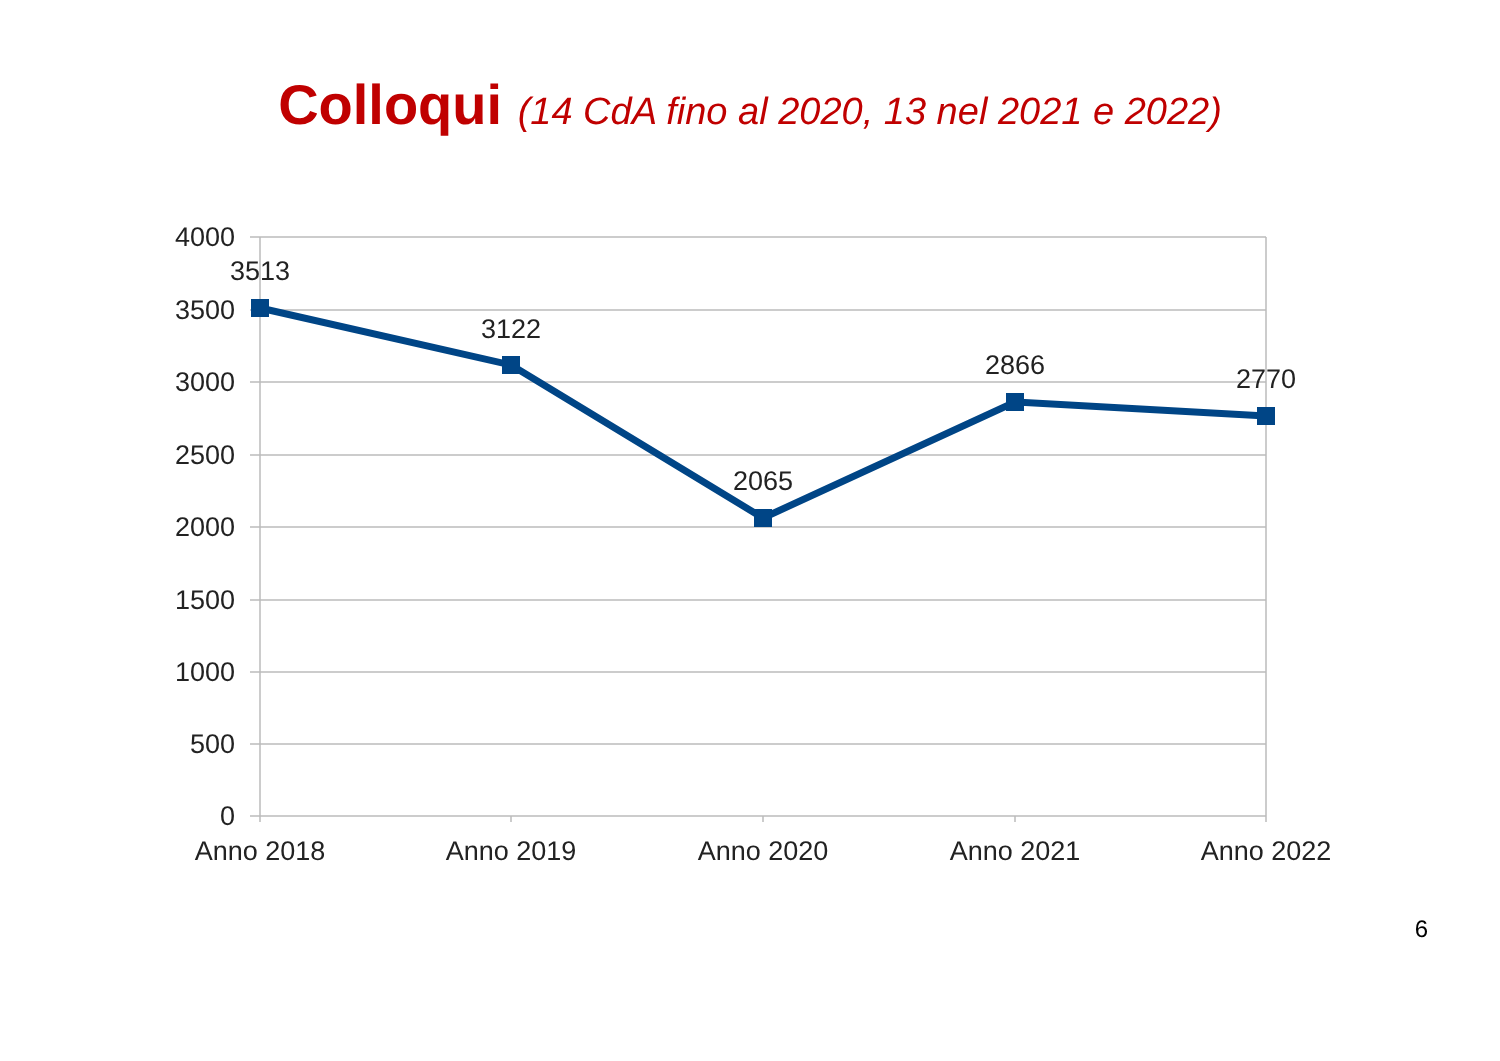Colloqui (14 CdA fino al 2020, 13 nel 2021 e 2022)
4000
3500
3000
2500
2000
1500
1000
500
0
3513
3122
2065
2866
2770
Anno 2018
Anno 2019
Anno 2020
Anno 2021
Anno 2022
6